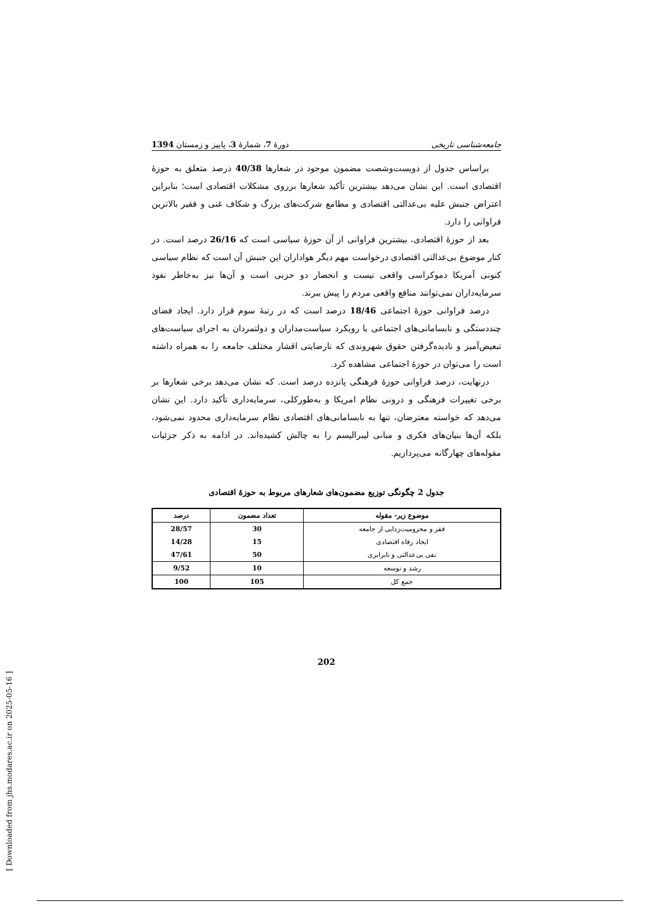جامعه‌شناسی تاریخی دورهٔ 7، شمارهٔ 3، پاییز و زمستان 1394
براساس جدول از دویست‌وشصت مضمون موجود در شعارها 40/38 درصد متعلق به حوزهٔ اقتصادی است. این نشان می‌دهد بیشترین تأکید شعارها برروی مشکلات اقتصادی است؛ بنابراین اعتراض جنبش علیه بی‌عدالتی اقتصادی و مطامع شرکت‌های بزرگ و شکاف غنی و فقیر بالاترین فراوانی را دارد.
بعد از حوزهٔ اقتصادی، بیشترین فراوانی از آن حوزهٔ سیاسی است که 26/16 درصد است. در کنار موضوع بی‌عدالتی اقتصادی درخواست مهم دیگر هواداران این جنبش آن است که نظام سیاسی کنونی آمریکا دموکراسی واقعی نیست و انحصار دو حزبی است و آن‌ها نیز به‌خاطر نفوذ سرمایه‌داران نمی‌توانند منافع واقعی مردم را پیش ببرند.
درصد فراوانی حوزهٔ اجتماعی 18/46 درصد است که در رتبهٔ سوم قرار دارد. ایجاد فضای چنددستگی و نابسامانی‌های اجتماعی با رویکرد سیاست‌مداران و دولتمردان به اجرای سیاست‌های تبعیض‌آمیز و نادیده‌گرفتن حقوق شهروندی که نارضایتی اقشار مختلف جامعه را به همراه داشته است را می‌توان در حوزهٔ اجتماعی مشاهده کرد.
درنهایت، درصد فراوانی حوزهٔ فرهنگی پانزده درصد است. که نشان می‌دهد برخی شعارها بر برخی تغییرات فرهنگی و درونی نظام امریکا و به‌طورکلی، سرمایه‌داری تأکید دارد. این نشان می‌دهد که خواسته معترضان، تنها به نابسامانی‌های اقتصادی نظام سرمایه‌داری محدود نمی‌شود، بلکه آن‌ها بنیان‌های فکری و مبانی لیبرالیسم را به چالش کشیده‌اند. در ادامه به ذکر جزئیات مقوله‌های چهارگانه می‌پردازیم.
جدول 2 چگونگی توزیع مضمون‌های شعارهای مربوط به حوزهٔ اقتصادی
| موضوع زیر- مقوله | تعداد مضمون | درصد |
| --- | --- | --- |
| فقر و محرومیت‌زدایی از جامعه | 30 | 28/57 |
| ایجاد رفاه اقتصادی | 15 | 14/28 |
| نفی بی‌عدالتی و نابرابری | 50 | 47/61 |
| رشد و توسعه | 10 | 9/52 |
| جمع کل | 105 | 100 |
202
[ Downloaded from jhs.modares.ac.ir on 2025-05-16 ]